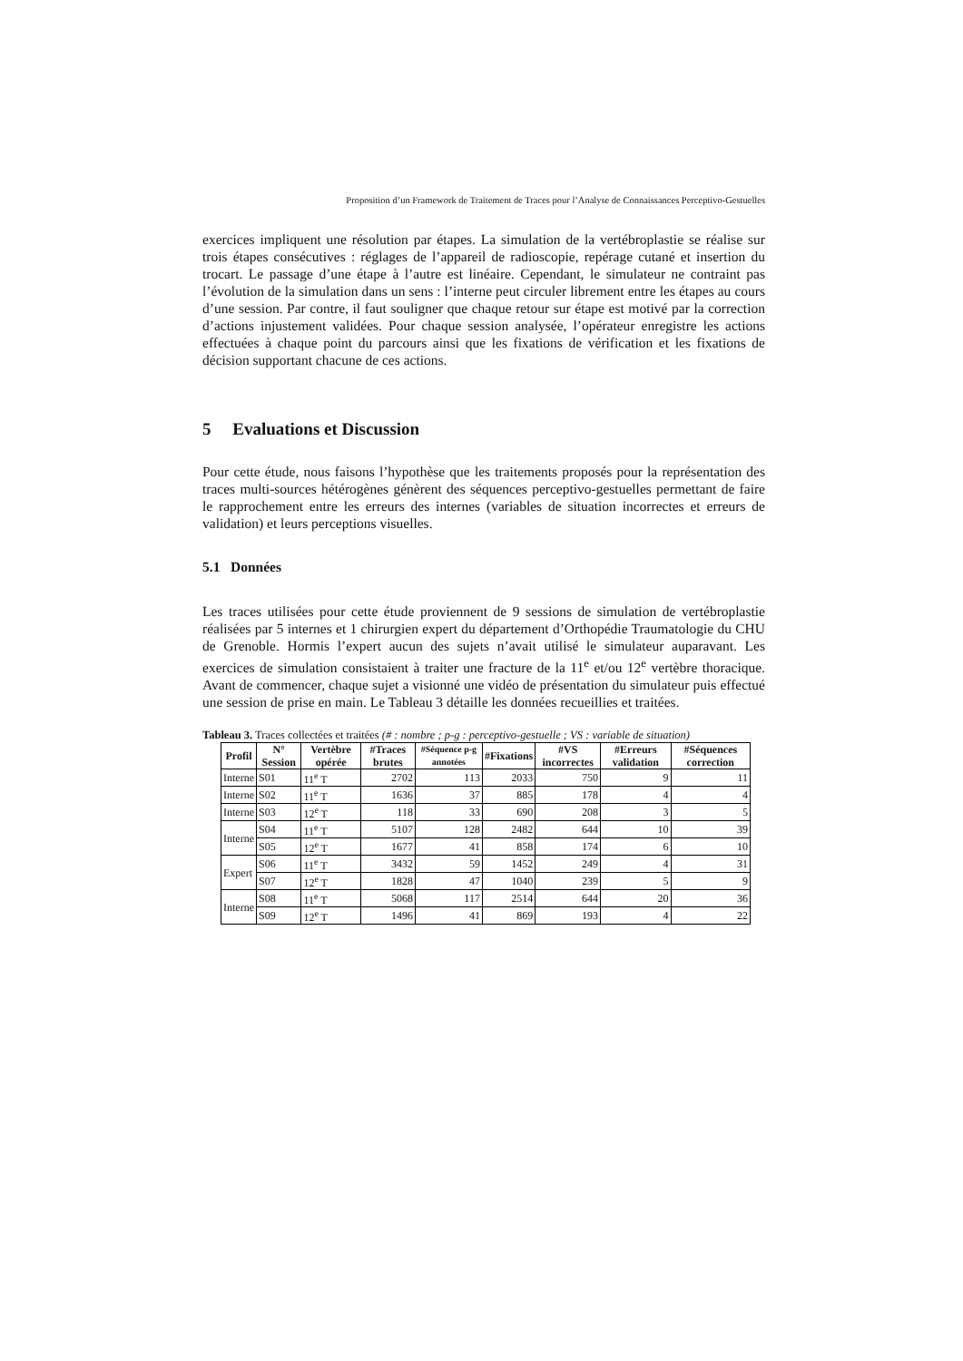Proposition d’un Framework de Traitement de Traces pour l’Analyse de Connaissances Perceptivo-Gestuelles
exercices impliquent une résolution par étapes. La simulation de la vertébroplastie se réalise sur trois étapes consécutives : réglages de l’appareil de radioscopie, repérage cutané et insertion du trocart. Le passage d’une étape à l’autre est linéaire. Cependant, le simulateur ne contraint pas l’évolution de la simulation dans un sens : l’interne peut circuler librement entre les étapes au cours d’une session. Par contre, il faut souligner que chaque retour sur étape est motivé par la correction d’actions injustement validées. Pour chaque session analysée, l’opérateur enregistre les actions effectuées à chaque point du parcours ainsi que les fixations de vérification et les fixations de décision supportant chacune de ces actions.
5 Evaluations et Discussion
Pour cette étude, nous faisons l’hypothèse que les traitements proposés pour la représentation des traces multi-sources hétérogènes génèrent des séquences perceptivo-gestuelles permettant de faire le rapprochement entre les erreurs des internes (variables de situation incorrectes et erreurs de validation) et leurs perceptions visuelles.
5.1 Données
Les traces utilisées pour cette étude proviennent de 9 sessions de simulation de vertébroplastie réalisées par 5 internes et 1 chirurgien expert du département d’Orthopédie Traumatologie du CHU de Grenoble. Hormis l’expert aucun des sujets n’avait utilisé le simulateur auparavant. Les exercices de simulation consistaient à traiter une fracture de la 11<sup>e</sup> et/ou 12<sup>e</sup> vertèbre thoracique. Avant de commencer, chaque sujet a visionné une vidéo de présentation du simulateur puis effectué une session de prise en main. Le Tableau 3 détaille les données recueillies et traitées.
Tableau 3. Traces collectées et traitées (# : nombre ; p-g : perceptivo-gestuelle ; VS : variable de situation)
| Profil | N° Session | Vertèbre opérée | #Traces brutes | #Séquence p-g annotées | #Fixations | #VS incorrectes | #Erreurs validation | #Séquences correction |
| --- | --- | --- | --- | --- | --- | --- | --- | --- |
| Interne | S01 | 11<sup>e</sup> T | 2702 | 113 | 2033 | 750 | 9 | 11 |
| Interne | S02 | 11<sup>e</sup> T | 1636 | 37 | 885 | 178 | 4 | 4 |
| Interne | S03 | 12<sup>e</sup> T | 118 | 33 | 690 | 208 | 3 | 5 |
| Interne | S04 | 11<sup>e</sup> T | 5107 | 128 | 2482 | 644 | 10 | 39 |
| | S05 | 12<sup>e</sup> T | 1677 | 41 | 858 | 174 | 6 | 10 |
| Expert | S06 | 11<sup>e</sup> T | 3432 | 59 | 1452 | 249 | 4 | 31 |
| | S07 | 12<sup>e</sup> T | 1828 | 47 | 1040 | 239 | 5 | 9 |
| Interne | S08 | 11<sup>e</sup> T | 5068 | 117 | 2514 | 644 | 20 | 36 |
| | S09 | 12<sup>e</sup> T | 1496 | 41 | 869 | 193 | 4 | 22 |